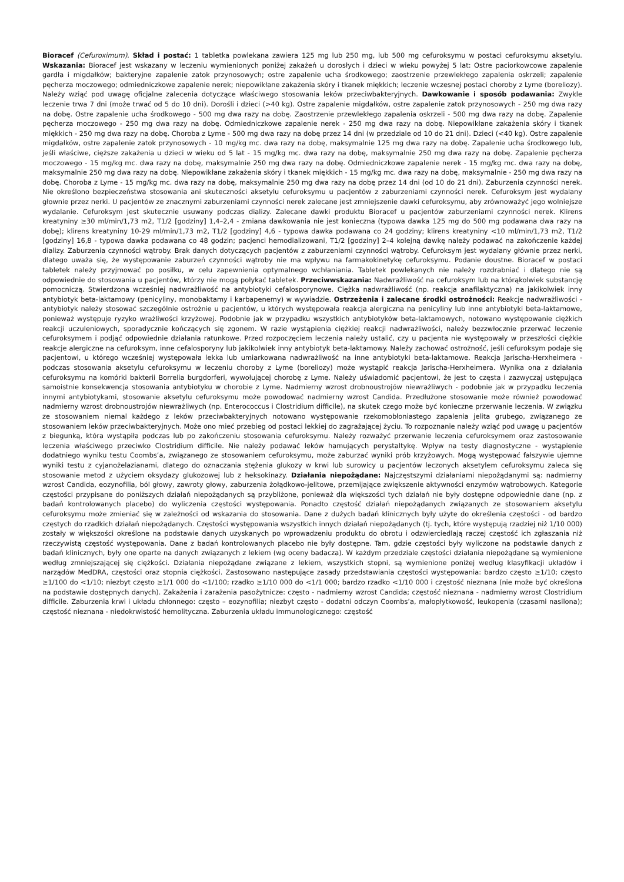Bioracef (Cefuroximum). Skład i postać: 1 tabletka powlekana zawiera 125 mg lub 250 mg, lub 500 mg cefuroksymu w postaci cefuroksymu aksetylu. Wskazania: Bioracef jest wskazany w leczeniu wymienionych poniżej zakażeń u dorosłych i dzieci w wieku powyżej 5 lat: Ostre paciorkowcowe zapalenie gardła i migdałków; bakteryjne zapalenie zatok przynosowych; ostre zapalenie ucha środkowego; zaostrzenie przewlekłego zapalenia oskrzeli; zapalenie pęcherza moczowego; odmiedniczkowe zapalenie nerek; niepowikłane zakażenia skóry i tkanek miękkich; leczenie wczesnej postaci choroby z Lyme (boreliozy). Należy wziąć pod uwagę oficjalne zalecenia dotyczące właściwego stosowania leków przeciwbakteryjnych. Dawkowanie i sposób podawania: Zwykle leczenie trwa 7 dni (może trwać od 5 do 10 dni). Dorośli i dzieci (>40 kg). Ostre zapalenie migdałków, ostre zapalenie zatok przynosowych - 250 mg dwa razy na dobę. Ostre zapalenie ucha środkowego - 500 mg dwa razy na dobę. Zaostrzenie przewlekłego zapalenia oskrzeli - 500 mg dwa razy na dobę. Zapalenie pęcherza moczowego - 250 mg dwa razy na dobę. Odmiedniczkowe zapalenie nerek - 250 mg dwa razy na dobę. Niepowikłane zakażenia skóry i tkanek miękkich - 250 mg dwa razy na dobę. Choroba z Lyme - 500 mg dwa razy na dobę przez 14 dni (w przedziale od 10 do 21 dni). Dzieci (<40 kg). Ostre zapalenie migdałków, ostre zapalenie zatok przynosowych - 10 mg/kg mc. dwa razy na dobę, maksymalnie 125 mg dwa razy na dobę. Zapalenie ucha środkowego lub, jeśli właściwe, cięższe zakażenia u dzieci w wieku od 5 lat - 15 mg/kg mc. dwa razy na dobę, maksymalnie 250 mg dwa razy na dobę. Zapalenie pęcherza moczowego - 15 mg/kg mc. dwa razy na dobę, maksymalnie 250 mg dwa razy na dobę. Odmiedniczkowe zapalenie nerek - 15 mg/kg mc. dwa razy na dobę, maksymalnie 250 mg dwa razy na dobę. Niepowikłane zakażenia skóry i tkanek miękkich - 15 mg/kg mc. dwa razy na dobę, maksymalnie - 250 mg dwa razy na dobę. Choroba z Lyme - 15 mg/kg mc. dwa razy na dobę, maksymalnie 250 mg dwa razy na dobę przez 14 dni (od 10 do 21 dni). Zaburzenia czynności nerek. Nie określono bezpieczeństwa stosowania ani skuteczności aksetylu cefuroksymu u pacjentów z zaburzeniami czynności nerek. Cefuroksym jest wydalany głownie przez nerki. U pacjentów ze znacznymi zaburzeniami czynności nerek zalecane jest zmniejszenie dawki cefuroksymu, aby zrównoważyć jego wolniejsze wydalanie. Cefuroksym jest skutecznie usuwany podczas dializy. Zalecane dawki produktu Bioracef u pacjentów zaburzeniami czynności nerek. Klirens kreatyniny ≥30 ml/min/1,73 m2, T1/2 [godziny] 1,4–2,4 - zmiana dawkowania nie jest konieczna (typowa dawka 125 mg do 500 mg podawana dwa razy na dobę); klirens kreatyniny 10-29 ml/min/1,73 m2, T1/2 [godziny] 4,6 - typowa dawka podawana co 24 godziny; klirens kreatyniny <10 ml/min/1,73 m2, T1/2 [godziny] 16,8 - typowa dawka podawana co 48 godzin; pacjenci hemodializowani, T1/2 [godziny] 2–4 kolejną dawkę należy podawać na zakończenie każdej dializy. Zaburzenia czynności wątroby. Brak danych dotyczących pacjentów z zaburzeniami czynności wątroby. Cefuroksym jest wydalany głównie przez nerki, dlatego uważa się, że występowanie zaburzeń czynności wątroby nie ma wpływu na farmakokinetykę cefuroksymu. Podanie doustne. Bioracef w postaci tabletek należy przyjmować po posiłku, w celu zapewnienia optymalnego wchłaniania. Tabletek powlekanych nie należy rozdrabniać i dlatego nie są odpowiednie do stosowania u pacjentów, którzy nie mogą połykać tabletek. Przeciwwskazania: Nadwrażliwość na cefuroksym lub na którąkolwiek substancję pomocniczą. Stwierdzona wcześniej nadwrażliwość na antybiotyki cefalosporynowe. Ciężka nadwrażliwość (np. reakcja anafilaktyczna) na jakikolwiek inny antybiotyk beta-laktamowy (penicyliny, monobaktamy i karbapenemy) w wywiadzie. Ostrzeżenia i zalecane środki ostrożności: Reakcje nadwrażliwości - antybiotyk należy stosować szczególnie ostrożnie u pacjentów, u których występowała reakcja alergiczna na penicyliny lub inne antybiotyki beta-laktamowe, ponieważ występuje ryzyko wrażliwości krzyżowej. Podobnie jak w przypadku wszystkich antybiotyków beta-laktamowych, notowano występowanie ciężkich reakcji uczuleniowych, sporadycznie kończących się zgonem. W razie wystąpienia ciężkiej reakcji nadwrażliwości, należy bezzwłocznie przerwać leczenie cefuroksymem i podjąć odpowiednie działania ratunkowe. Przed rozpoczęciem leczenia należy ustalić, czy u pacjenta nie występowały w przeszłości ciężkie reakcje alergiczne na cefuroksym, inne cefalosporyny lub jakikolwiek inny antybiotyk beta-laktamowy. Należy zachować ostrożność, jeśli cefuroksym podaje się pacjentowi, u którego wcześniej występowała lekka lub umiarkowana nadwrażliwość na inne antybiotyki beta-laktamowe. Reakcja Jarischa-Herxheimera - podczas stosowania aksetylu cefuroksymu w leczeniu choroby z Lyme (boreliozy) może wystąpić reakcja Jarischa-Herxheimera. Wynika ona z działania cefuroksymu na komórki bakterii Borrelia burgdorferi, wywołującej chorobę z Lyme. Należy uświadomić pacjentowi, że jest to częsta i zazwyczaj ustępująca samoistnie konsekwencja stosowania antybiotyku w chorobie z Lyme. Nadmierny wzrost drobnoustrojów niewrażliwych - podobnie jak w przypadku leczenia innymi antybiotykami, stosowanie aksetylu cefuroksymu może powodować nadmierny wzrost Candida. Przedłużone stosowanie może również powodować nadmierny wzrost drobnoustrojów niewrażliwych (np. Enterococcus i Clostridium difficile), na skutek czego może być konieczne przerwanie leczenia. W związku ze stosowaniem niemal każdego z leków przeciwbakteryjnych notowano występowanie rzekomobłoniastego zapalenia jelita grubego, związanego ze stosowaniem leków przeciwbakteryjnych. Może ono mieć przebieg od postaci lekkiej do zagrażającej życiu. To rozpoznanie należy wziąć pod uwagę u pacjentów z biegunką, która wystąpiła podczas lub po zakończeniu stosowania cefuroksymu. Należy rozważyć przerwanie leczenia cefuroksymem oraz zastosowanie leczenia właściwego przeciwko Clostridium difficile. Nie należy podawać leków hamujących perystaltykę. Wpływ na testy diagnostyczne - wystąpienie dodatniego wyniku testu Coombs’a, związanego ze stosowaniem cefuroksymu, może zaburzać wyniki prób krzyżowych. Mogą występować fałszywie ujemne wyniki testu z cyjanożelazianami, dlatego do oznaczania stężenia glukozy w krwi lub surowicy u pacjentów leczonych aksetylem cefuroksymu zaleca się stosowanie metod z użyciem oksydazy glukozowej lub z heksokinazy. Działania niepożądane: Najczęstszymi działaniami niepożądanymi są: nadmierny wzrost Candida, eozynofilia, ból głowy, zawroty głowy, zaburzenia żołądkowo-jelitowe, przemijające zwiększenie aktywności enzymów wątrobowych. Kategorie częstości przypisane do poniższych działań niepożądanych są przybliżone, ponieważ dla większości tych działań nie były dostępne odpowiednie dane (np. z badań kontrolowanych placebo) do wyliczenia częstości występowania. Ponadto częstość działań niepożądanych związanych ze stosowaniem aksetylu cefuroksymu może zmieniać się w zależności od wskazania do stosowania. Dane z dużych badań klinicznych były użyte do określenia częstości - od bardzo częstych do rzadkich działań niepożądanych. Częstości występowania wszystkich innych działań niepożądanych (tj. tych, które występują rzadziej niż 1/10 000) zostały w większości określone na podstawie danych uzyskanych po wprowadzeniu produktu do obrotu i odzwierciedlają raczej częstość ich zgłaszania niż rzeczywistą częstość występowania. Dane z badań kontrolowanych placebo nie były dostępne. Tam, gdzie częstości były wyliczone na podstawie danych z badań klinicznych, były one oparte na danych związanych z lekiem (wg oceny badacza). W każdym przedziale częstości działania niepożądane są wymienione według zmniejszającej się ciężkości. Działania niepożądane związane z lekiem, wszystkich stopni, są wymienione poniżej według klasyfikacji układów i narządów MedDRA, częstości oraz stopnia ciężkości. Zastosowano następujące zasady przedstawiania częstości występowania: bardzo często ≥1/10; często ≥1/100 do <1/10; niezbyt często ≥1/1 000 do <1/100; rzadko ≥1/10 000 do <1/1 000; bardzo rzadko <1/10 000 i częstość nieznana (nie może być określona na podstawie dostępnych danych). Zakażenia i zarażenia pasożytnicze: często - nadmierny wzrost Candida; częstość nieznana - nadmierny wzrost Clostridium difficile. Zaburzenia krwi i układu chłonnego: często – eozynofilia; niezbyt często - dodatni odczyn Coombs’a, małopłytkowość, leukopenia (czasami nasilona); częstość nieznana - niedokrwistość hemolityczna. Zaburzenia układu immunologicznego: częstość